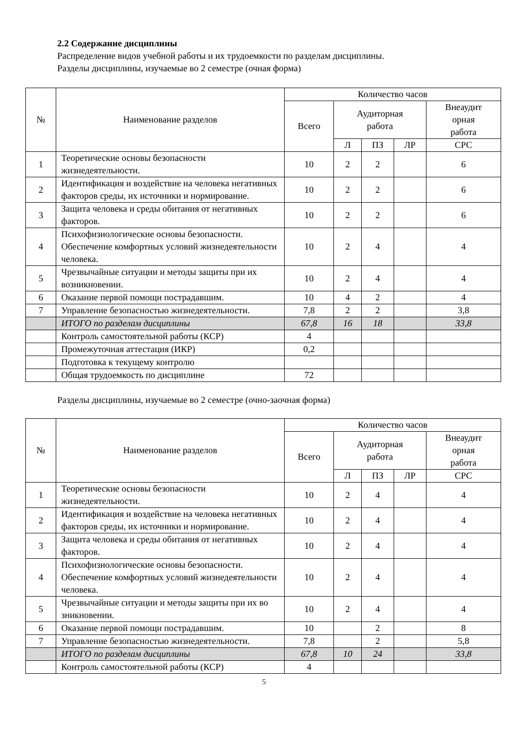2.2 Содержание дисциплины
Распределение видов учебной работы и их трудоемкости по разделам дисциплины.
Разделы дисциплины, изучаемые во 2 семестре (очная форма)
| № | Наименование разделов | Количество часов | | | | |
| --- | --- | --- | --- | --- | --- | --- |
| | | Всего | Аудиторная работа | | | Внеаудит орная работа |
| | | | Л | ПЗ | ЛР | СРС |
| 1 | Теоретические основы безопасности жизнедеятельности. | 10 | 2 | 2 | | 6 |
| 2 | Идентификация и воздействие на человека негативных факторов среды, их источники и нормирование. | 10 | 2 | 2 | | 6 |
| 3 | Защита человека и среды обитания от негативных факторов. | 10 | 2 | 2 | | 6 |
| 4 | Психофизиологические основы безопасности. Обеспечение комфортных условий жизнедеятельности человека. | 10 | 2 | 4 | | 4 |
| 5 | Чрезвычайные ситуации и методы защиты при их возникновении. | 10 | 2 | 4 | | 4 |
| 6 | Оказание первой помощи пострадавшим. | 10 | 4 | 2 | | 4 |
| 7 | Управление безопасностью жизнедеятельности. | 7,8 | 2 | 2 | | 3,8 |
| | ИТОГО по разделам дисциплины | 67,8 | 16 | 18 | | 33,8 |
| | Контроль самостоятельной работы (КСР) | 4 | | | | |
| | Промежуточная аттестация (ИКР) | 0,2 | | | | |
| | Подготовка к текущему контролю | | | | | |
| | Общая трудоемкость по дисциплине | 72 | | | | |
Разделы дисциплины, изучаемые во 2 семестре (очно-заочная форма)
| № | Наименование разделов | Количество часов | | | | |
| --- | --- | --- | --- | --- | --- | --- |
| | | Всего | Аудиторная работа | | | Внеаудит орная работа |
| | | | Л | ПЗ | ЛР | СРС |
| 1 | Теоретические основы безопасности жизнедеятельности. | 10 | 2 | 4 | | 4 |
| 2 | Идентификация и воздействие на человека негативных факторов среды, их источники и нормирование. | 10 | 2 | 4 | | 4 |
| 3 | Защита человека и среды обитания от негативных факторов. | 10 | 2 | 4 | | 4 |
| 4 | Психофизиологические основы безопасности. Обеспечение комфортных условий жизнедеятельности человека. | 10 | 2 | 4 | | 4 |
| 5 | Чрезвычайные ситуации и методы защиты при их во зникновении. | 10 | 2 | 4 | | 4 |
| 6 | Оказание первой помощи пострадавшим. | 10 | | 2 | | 8 |
| 7 | Управление безопасностью жизнедеятельности. | 7,8 | | 2 | | 5,8 |
| | ИТОГО по разделам дисциплины | 67,8 | 10 | 24 | | 33,8 |
| | Контроль самостоятельной работы (КСР) | 4 | | | | |
5